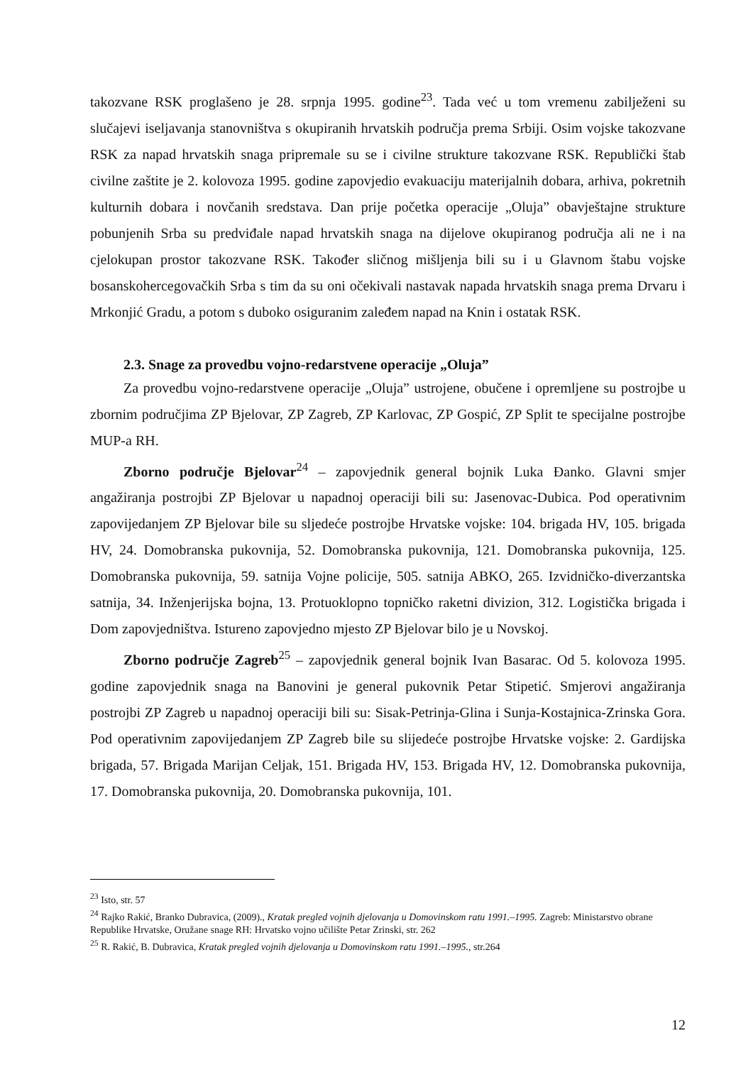takozvane RSK proglašeno je 28. srpnja 1995. godine<sup>23</sup>. Tada već u tom vremenu zabilježeni su slučajevi iseljavanja stanovništva s okupiranih hrvatskih područja prema Srbiji. Osim vojske takozvane RSK za napad hrvatskih snaga pripremale su se i civilne strukture takozvane RSK. Republički štab civilne zaštite je 2. kolovoza 1995. godine zapovjedio evakuaciju materijalnih dobara, arhiva, pokretnih kulturnih dobara i novčanih sredstava. Dan prije početka operacije „Oluja” obavještajne strukture pobunjenih Srba su predviđale napad hrvatskih snaga na dijelove okupiranog područja ali ne i na cjelokupan prostor takozvane RSK. Također sličnog mišljenja bili su i u Glavnom štabu vojske bosanskohercegovačkih Srba s tim da su oni očekivali nastavak napada hrvatskih snaga prema Drvaru i Mrkonjić Gradu, a potom s duboko osiguranim zaleđem napad na Knin i ostatak RSK.
2.3. Snage za provedbu vojno-redarstvene operacije „Oluja”
Za provedbu vojno-redarstvene operacije „Oluja” ustrojene, obučene i opremljene su postrojbe u zbornim područjima ZP Bjelovar, ZP Zagreb, ZP Karlovac, ZP Gospić, ZP Split te specijalne postrojbe MUP-a RH.
Zborno područje Bjelovar<sup>24</sup> – zapovjednik general bojnik Luka Đanko. Glavni smjer angažiranja postrojbi ZP Bjelovar u napadnoj operaciji bili su: Jasenovac-Dubica. Pod operativnim zapovijedanjem ZP Bjelovar bile su sljedeće postrojbe Hrvatske vojske: 104. brigada HV, 105. brigada HV, 24. Domobranska pukovnija, 52. Domobranska pukovnija, 121. Domobranska pukovnija, 125. Domobranska pukovnija, 59. satnija Vojne policije, 505. satnija ABKO, 265. Izvidničko-diverzantska satnija, 34. Inženjerijska bojna, 13. Protuoklopno topničko raketni divizion, 312. Logistička brigada i Dom zapovjedništva. Istureno zapovjedno mjesto ZP Bjelovar bilo je u Novskoj.
Zborno područje Zagreb<sup>25</sup> – zapovjednik general bojnik Ivan Basarac. Od 5. kolovoza 1995. godine zapovjednik snaga na Banovini je general pukovnik Petar Stipetić. Smjerovi angažiranja postrojbi ZP Zagreb u napadnoj operaciji bili su: Sisak-Petrinja-Glina i Sunja-Kostajnica-Zrinska Gora. Pod operativnim zapovijedanjem ZP Zagreb bile su slijedeće postrojbe Hrvatske vojske: 2. Gardijska brigada, 57. Brigada Marijan Celjak, 151. Brigada HV, 153. Brigada HV, 12. Domobranska pukovnija, 17. Domobranska pukovnija, 20. Domobranska pukovnija, 101.
<sup>23</sup> Isto, str. 57
<sup>24</sup> Rajko Rakić, Branko Dubravica, (2009)., Kratak pregled vojnih djelovanja u Domovinskom ratu 1991.–1995. Zagreb: Ministarstvo obrane Republike Hrvatske, Oružane snage RH: Hrvatsko vojno učilište Petar Zrinski, str. 262
<sup>25</sup> R. Rakić, B. Dubravica, Kratak pregled vojnih djelovanja u Domovinskom ratu 1991.–1995., str.264
12